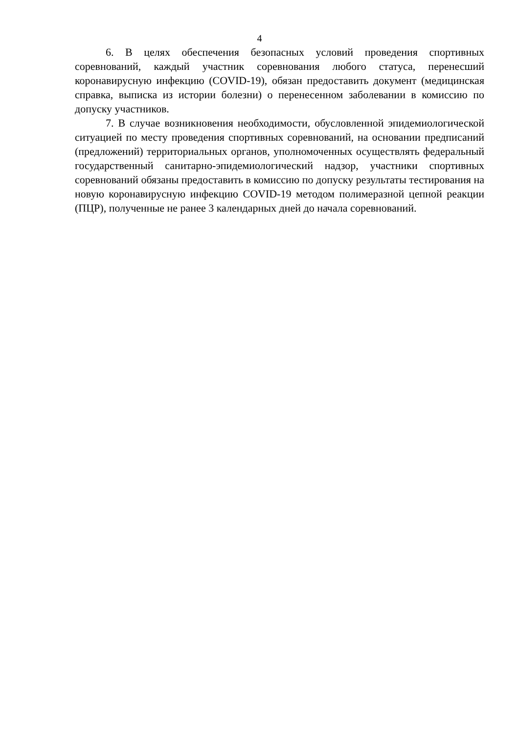4
6. В целях обеспечения безопасных условий проведения спортивных соревнований, каждый участник соревнования любого статуса, перенесший коронавирусную инфекцию (COVID-19), обязан предоставить документ (медицинская справка, выписка из истории болезни) о перенесенном заболевании в комиссию по допуску участников.
7. В случае возникновения необходимости, обусловленной эпидемиологической ситуацией по месту проведения спортивных соревнований, на основании предписаний (предложений) территориальных органов, уполномоченных осуществлять федеральный государственный санитарно-эпидемиологический надзор, участники спортивных соревнований обязаны предоставить в комиссию по допуску результаты тестирования на новую коронавирусную инфекцию COVID-19 методом полимеразной цепной реакции (ПЦР), полученные не ранее 3 календарных дней до начала соревнований.